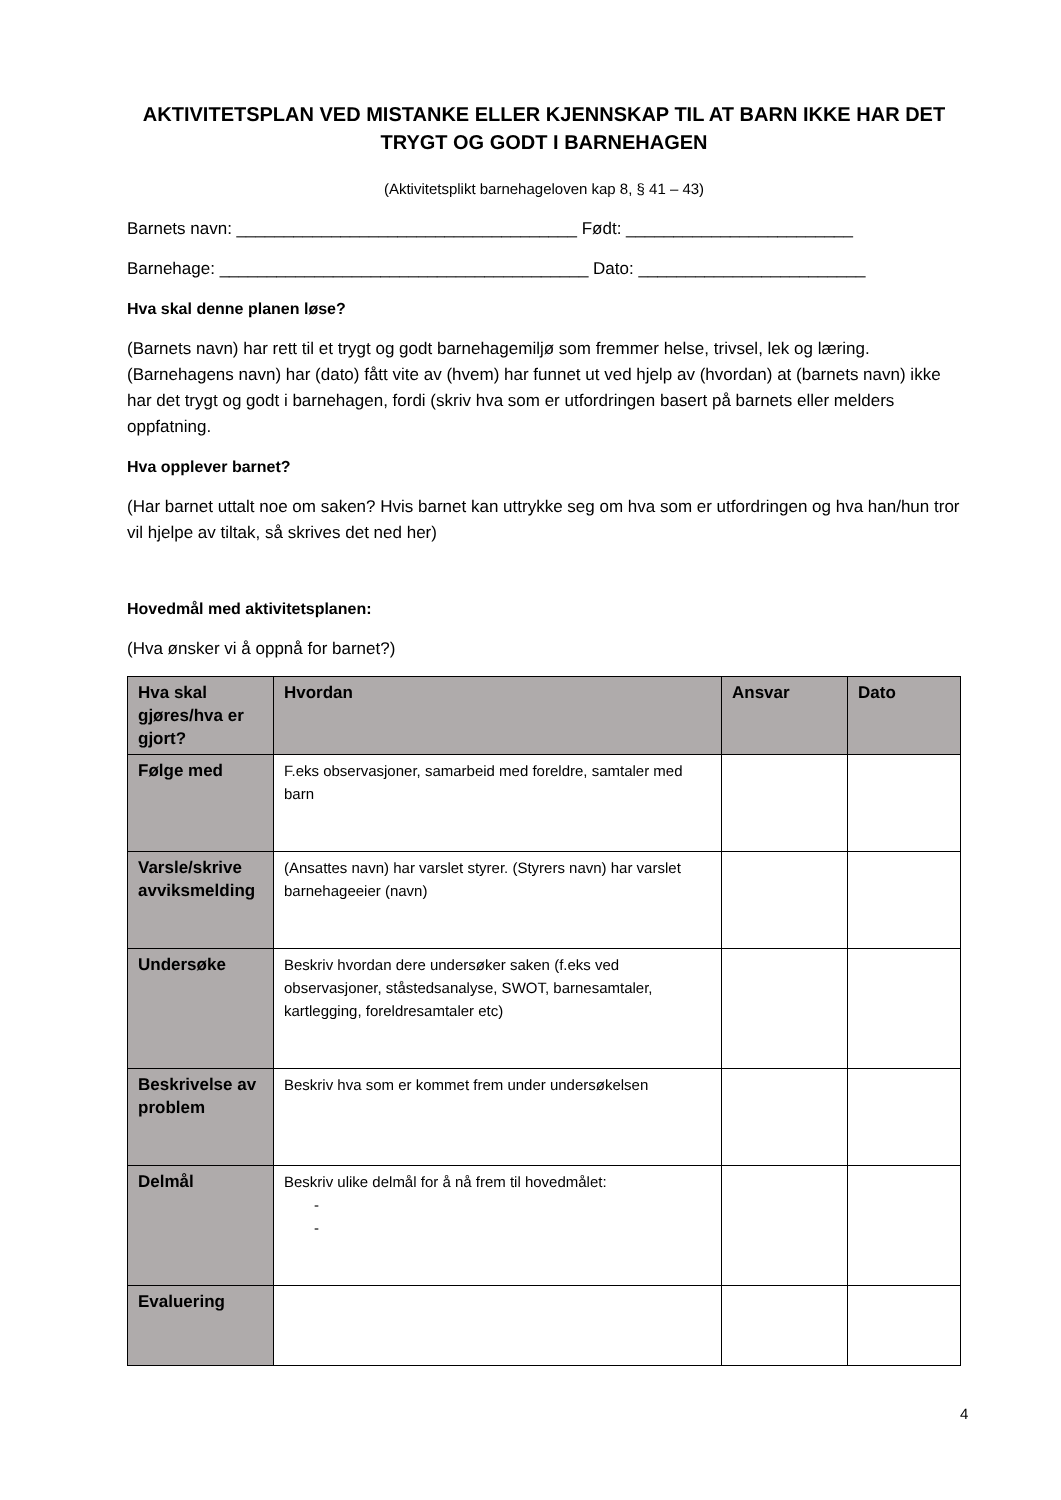AKTIVITETSPLAN VED MISTANKE ELLER KJENNSKAP TIL AT BARN IKKE HAR DET TRYGT OG GODT I BARNEHAGEN
(Aktivitetsplikt barnehageloven kap 8, § 41 – 43)
Barnets navn: ____________________________________ Født: ________________________
Barnehage: _______________________________________ Dato: ________________________
Hva skal denne planen løse?
(Barnets navn) har rett til et trygt og godt barnehagemiljø som fremmer helse, trivsel, lek og læring. (Barnehagens navn) har (dato) fått vite av (hvem) har funnet ut ved hjelp av (hvordan) at (barnets navn) ikke har det trygt og godt i barnehagen, fordi (skriv hva som er utfordringen basert på barnets eller melders oppfatning.
Hva opplever barnet?
(Har barnet uttalt noe om saken? Hvis barnet kan uttrykke seg om hva som er utfordringen og hva han/hun tror vil hjelpe av tiltak, så skrives det ned her)
Hovedmål med aktivitetsplanen:
(Hva ønsker vi å oppnå for barnet?)
| Hva skal gjøres/hva er gjort? | Hvordan | Ansvar | Dato |
| --- | --- | --- | --- |
| Følge med | F.eks observasjoner, samarbeid med foreldre, samtaler med barn | | |
| Varsle/skrive avviksmelding | (Ansattes navn) har varslet styrer. (Styrers navn) har varslet barnehageeier (navn) | | |
| Undersøke | Beskriv hvordan dere undersøker saken (f.eks ved observasjoner, ståstedsanalyse, SWOT, barnesamtaler, kartlegging, foreldresamtaler etc) | | |
| Beskrivelse av problem | Beskriv hva som er kommet frem under undersøkelsen | | |
| Delmål | Beskriv ulike delmål for å nå frem til hovedmålet: - - | | |
| Evaluering | | | |
4